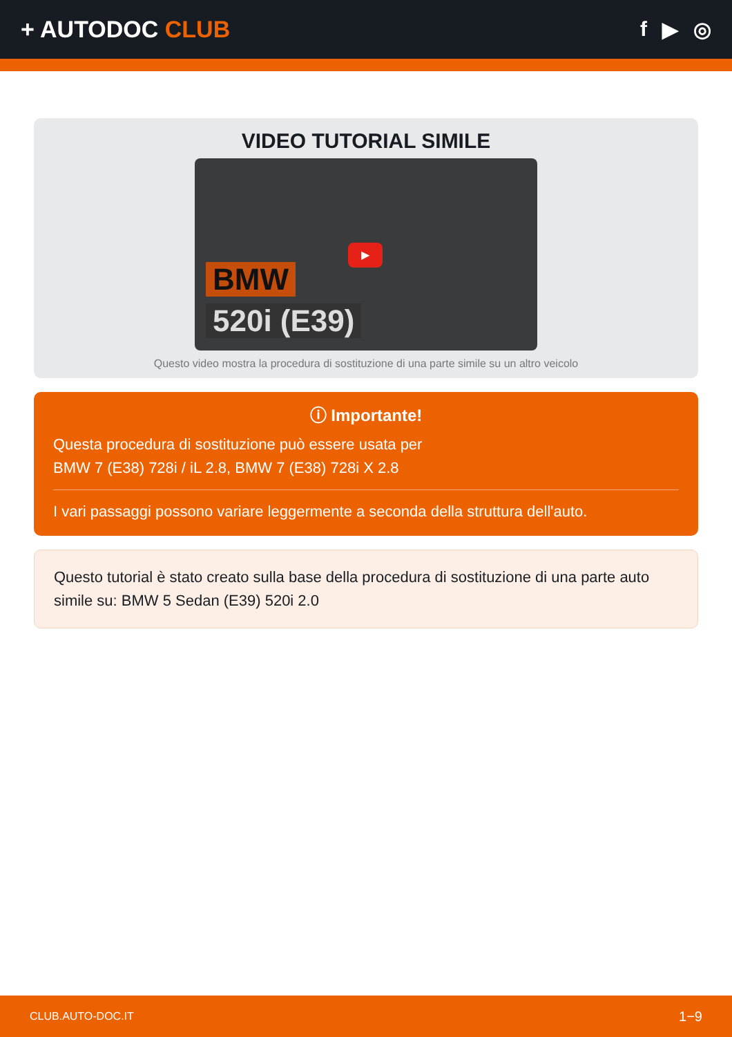+ AUTODOC CLUB f ▶ ◎
VIDEO TUTORIAL SIMILE
▶
BMW
520i (E39)
Questo video mostra la procedura di sostituzione di una parte simile su un altro veicolo
ⓘ Importante!
Questa procedura di sostituzione può essere usata per
BMW 7 (E38) 728i / iL 2.8, BMW 7 (E38) 728i X 2.8
I vari passaggi possono variare leggermente a seconda della struttura dell'auto.
Questo tutorial è stato creato sulla base della procedura di sostituzione di una parte auto simile su: BMW 5 Sedan (E39) 520i 2.0
CLUB.AUTO-DOC.IT 1−9